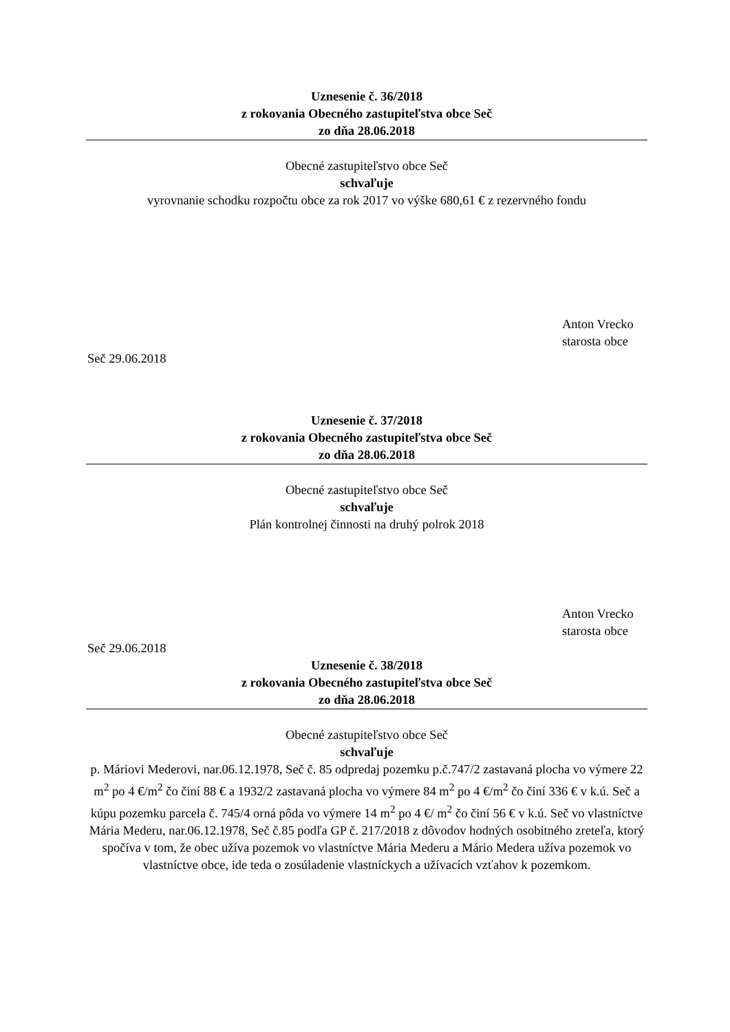Uznesenie č. 36/2018
z rokovania Obecného zastupiteľstva obce Seč
zo dňa 28.06.2018
Obecné zastupiteľstvo obce Seč
schvaľuje
vyrovnanie schodku rozpočtu obce za rok 2017 vo výške 680,61 € z rezervného fondu
Anton Vrecko
starosta obce
Seč 29.06.2018
Uznesenie č. 37/2018
z rokovania Obecného zastupiteľstva obce Seč
zo dňa 28.06.2018
Obecné zastupiteľstvo obce Seč
schvaľuje
Plán kontrolnej činnosti na druhý polrok 2018
Anton Vrecko
starosta obce
Seč 29.06.2018
Uznesenie č. 38/2018
z rokovania Obecného zastupiteľstva obce Seč
zo dňa 28.06.2018
Obecné zastupiteľstvo obce Seč
schvaľuje
p. Máriovi Mederovi, nar.06.12.1978, Seč č. 85 odpredaj pozemku p.č.747/2 zastavaná plocha vo výmere 22 m<sup>2</sup> po 4 €/m<sup>2</sup> čo činí 88 € a 1932/2 zastavaná plocha vo výmere 84 m<sup>2</sup> po 4 €/m<sup>2</sup> čo činí 336 € v k.ú. Seč a kúpu pozemku parcela č. 745/4 orná pôda vo výmere 14 m<sup>2</sup> po 4 €/ m<sup>2</sup> čo činí 56 € v k.ú. Seč vo vlastníctve Mária Mederu, nar.06.12.1978, Seč č.85 podľa GP č. 217/2018 z dôvodov hodných osobitného zreteľa, ktorý spočíva v tom, že obec užíva pozemok vo vlastníctve Mária Mederu a Mário Medera užíva pozemok vo vlastníctve obce, ide teda o zosúladenie vlastníckych a užívacích vzťahov k pozemkom.